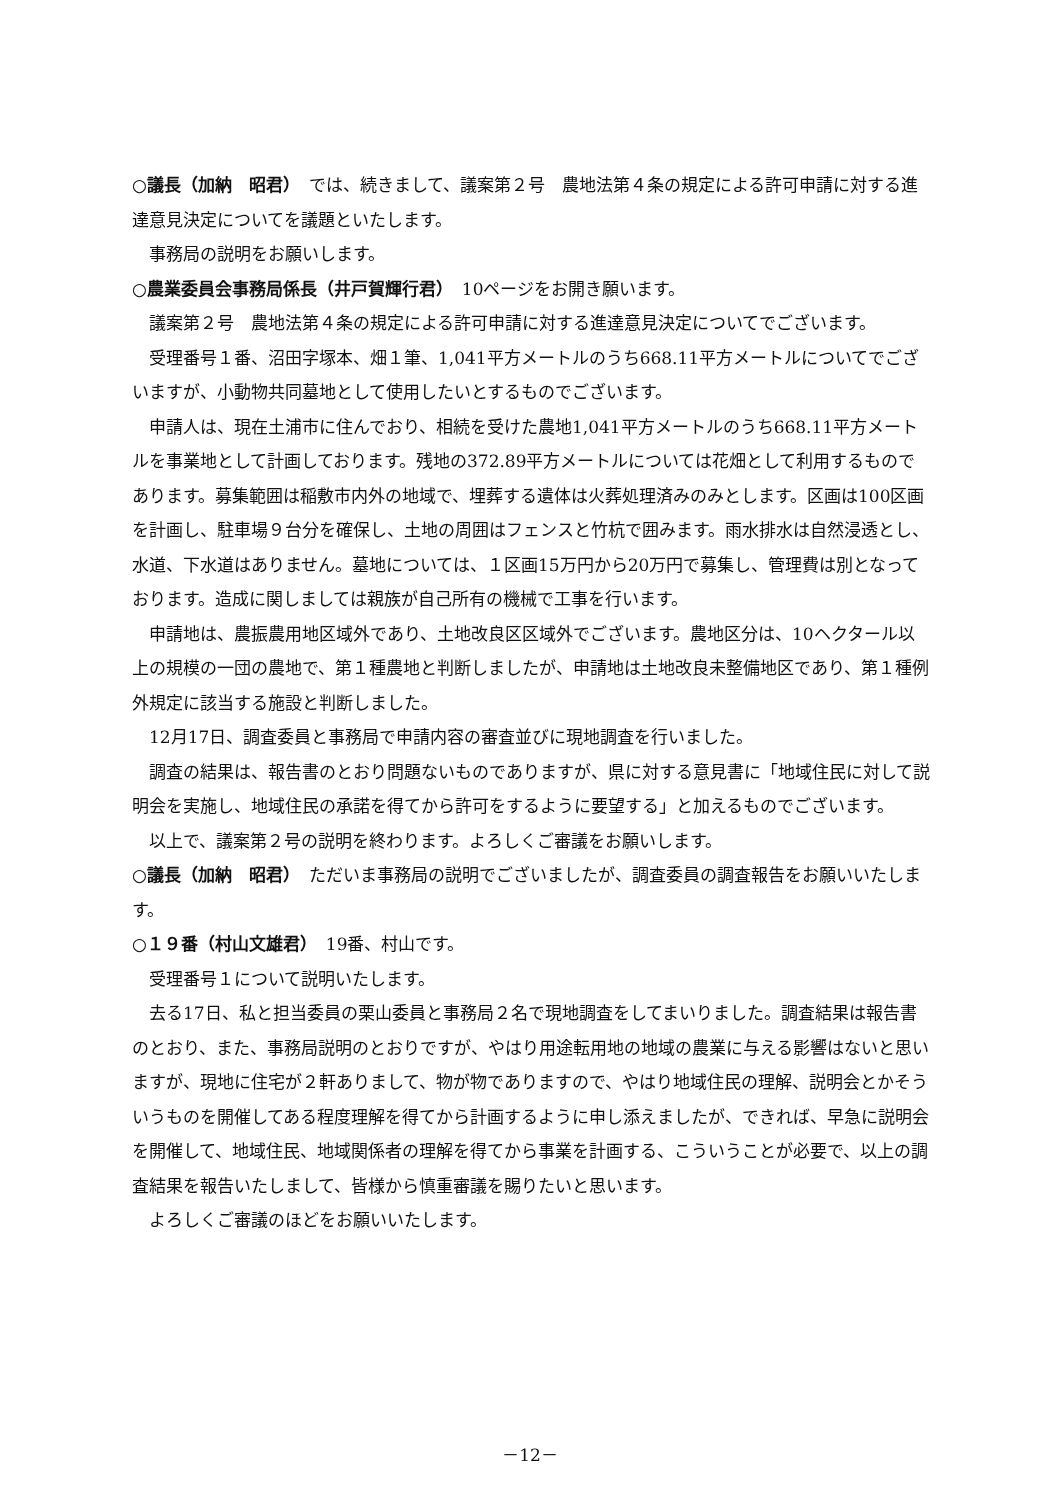○議長（加納　昭君）　では、続きまして、議案第２号　農地法第４条の規定による許可申請に対する進達意見決定についてを議題といたします。
事務局の説明をお願いします。
○農業委員会事務局係長（井戸賀輝行君）　10ページをお開き願います。
議案第２号　農地法第４条の規定による許可申請に対する進達意見決定についてでございます。
受理番号１番、沼田字塚本、畑１筆、1,041平方メートルのうち668.11平方メートルについてでございますが、小動物共同墓地として使用したいとするものでございます。
申請人は、現在土浦市に住んでおり、相続を受けた農地1,041平方メートルのうち668.11平方メートルを事業地として計画しております。残地の372.89平方メートルについては花畑として利用するものであります。募集範囲は稲敷市内外の地域で、埋葬する遺体は火葬処理済みのみとします。区画は100区画を計画し、駐車場９台分を確保し、土地の周囲はフェンスと竹杭で囲みます。雨水排水は自然浸透とし、水道、下水道はありません。墓地については、１区画15万円から20万円で募集し、管理費は別となっております。造成に関しましては親族が自己所有の機械で工事を行います。
申請地は、農振農用地区域外であり、土地改良区区域外でございます。農地区分は、10ヘクタール以上の規模の一団の農地で、第１種農地と判断しましたが、申請地は土地改良未整備地区であり、第１種例外規定に該当する施設と判断しました。
12月17日、調査委員と事務局で申請内容の審査並びに現地調査を行いました。
調査の結果は、報告書のとおり問題ないものでありますが、県に対する意見書に「地域住民に対して説明会を実施し、地域住民の承諾を得てから許可をするように要望する」と加えるものでございます。
以上で、議案第２号の説明を終わります。よろしくご審議をお願いします。
○議長（加納　昭君）　ただいま事務局の説明でございましたが、調査委員の調査報告をお願いいたします。
○１９番（村山文雄君）　19番、村山です。
受理番号１について説明いたします。
去る17日、私と担当委員の栗山委員と事務局２名で現地調査をしてまいりました。調査結果は報告書のとおり、また、事務局説明のとおりですが、やはり用途転用地の地域の農業に与える影響はないと思いますが、現地に住宅が２軒ありまして、物が物でありますので、やはり地域住民の理解、説明会とかそういうものを開催してある程度理解を得てから計画するように申し添えましたが、できれば、早急に説明会を開催して、地域住民、地域関係者の理解を得てから事業を計画する、こういうことが必要で、以上の調査結果を報告いたしまして、皆様から慎重審議を賜りたいと思います。
よろしくご審議のほどをお願いいたします。
－12－